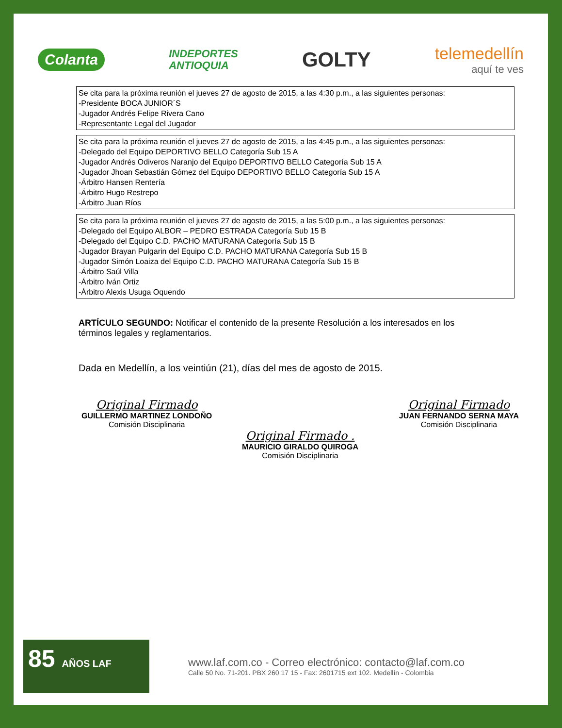Colanta
INDEPORTES
ANTIOQUIA
GOLTY
telemedellín
aquí te ves
| Se cita para la próxima reunión el jueves 27 de agosto de 2015, a las 4:30 p.m., a las siguientes personas: -Presidente BOCA JUNIOR´S -Jugador Andrés Felipe Rivera Cano -Representante Legal del Jugador |
| Se cita para la próxima reunión el jueves 27 de agosto de 2015, a las 4:45 p.m., a las siguientes personas: -Delegado del Equipo DEPORTIVO BELLO Categoría Sub 15 A -Jugador Andrés Odiveros Naranjo del Equipo DEPORTIVO BELLO Categoría Sub 15 A -Jugador Jhoan Sebastián Gómez del Equipo DEPORTIVO BELLO Categoría Sub 15 A -Árbitro Hansen Rentería -Árbitro Hugo Restrepo -Árbitro Juan Ríos |
| Se cita para la próxima reunión el jueves 27 de agosto de 2015, a las 5:00 p.m., a las siguientes personas: -Delegado del Equipo ALBOR – PEDRO ESTRADA Categoría Sub 15 B -Delegado del Equipo C.D. PACHO MATURANA Categoría Sub 15 B -Jugador Brayan Pulgarin del Equipo C.D. PACHO MATURANA Categoría Sub 15 B -Jugador Simón Loaiza del Equipo C.D. PACHO MATURANA Categoría Sub 15 B -Árbitro Saúl Villa -Árbitro Iván Ortiz -Árbitro Alexis Usuga Oquendo |
ARTÍCULO SEGUNDO: Notificar el contenido de la presente Resolución a los interesados en los términos legales y reglamentarios.
Dada en Medellín, a los veintiún (21), días del mes de agosto de 2015.
Original Firmado
GUILLERMO MARTINEZ LONDOÑO
Comisión Disciplinaria
Original Firmado
JUAN FERNANDO SERNA MAYA
Comisión Disciplinaria
Original Firmado .
MAURICIO GIRALDO QUIROGA
Comisión Disciplinaria
85 AÑOS LAF
www.laf.com.co - Correo electrónico: contacto@laf.com.co
Calle 50 No. 71-201. PBX 260 17 15 - Fax: 2601715 ext 102. Medellín - Colombia